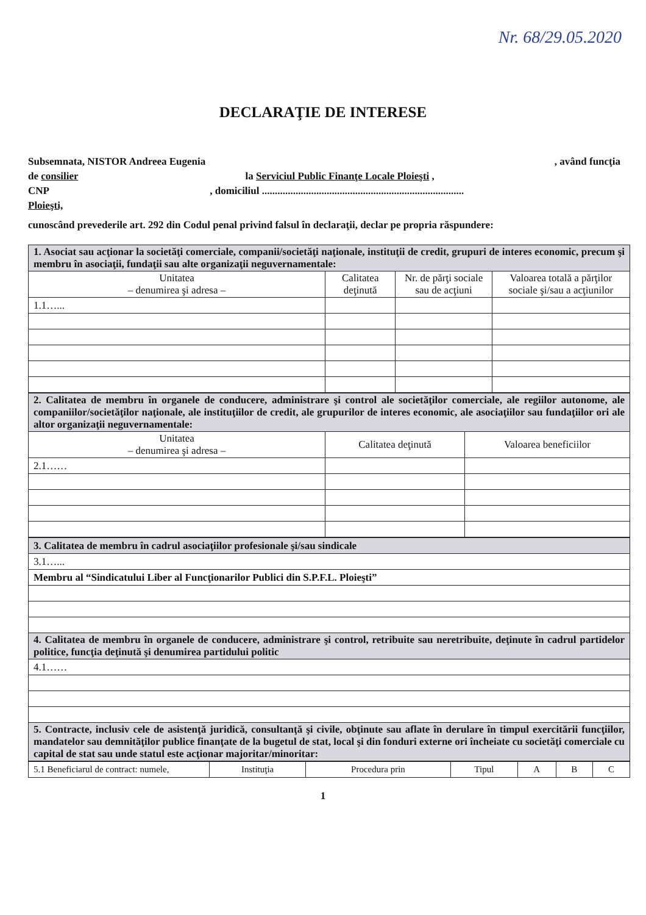Nr. 68/29.05.2020
DECLARAŢIE DE INTERESE
Subsemnata, NISTOR Andreea Eugenia , având funcţia
de consilier la Serviciul Public Finanţe Locale Ploieşti ,
CNP , domiciliul ..............................................................................
Ploieşti,
cunoscând prevederile art. 292 din Codul penal privind falsul în declaraţii, declar pe propria răspundere:
| 1. Asociat sau acţionar la societăţi comerciale, companii/societăţi naţionale, instituţii de credit, grupuri de interes economic, precum şi membru în asociaţii, fundaţii sau alte organizaţii neguvernamentale: | | | |
| Unitatea – denumirea şi adresa – | Calitatea deţinută | Nr. de părţi sociale sau de acţiuni | Valoarea totală a părţilor sociale şi/sau a acţiunilor |
| 1.1…... | | | |
| 2. Calitatea de membru în organele de conducere, administrare şi control ale societăţilor comerciale, ale regiilor autonome, ale companiilor/societăţilor naţionale, ale instituţiilor de credit, ale grupurilor de interes economic, ale asociaţiilor sau fundaţiilor ori ale altor organizaţii neguvernamentale: | | |
| Unitatea – denumirea şi adresa – | Calitatea deţinută | Valoarea beneficiilor |
| 2.1…… | | |
| 3. Calitatea de membru în cadrul asociaţiilor profesionale şi/sau sindicale |
| 3.1…... |
| Membru al “Sindicatului Liber al Funcţionarilor Publici din S.P.F.L. Ploieşti” |
| 4. Calitatea de membru în organele de conducere, administrare şi control, retribuite sau neretribuite, deţinute în cadrul partidelor politice, funcţia deţinută şi denumirea partidului politic |
| 4.1…… |
| 5. Contracte, inclusiv cele de asistenţă juridică, consultanţă şi civile, obţinute sau aflate în derulare în timpul exercitării funcţiilor, mandatelor sau demnităţilor publice finanţate de la bugetul de stat, local şi din fonduri externe ori încheiate cu societăţi comerciale cu capital de stat sau unde statul este acţionar majoritar/minoritar: |
| 5.1 Beneficiarul de contract: numele, | Instituţia | Procedura prin | Tipul | A | B | C |
1